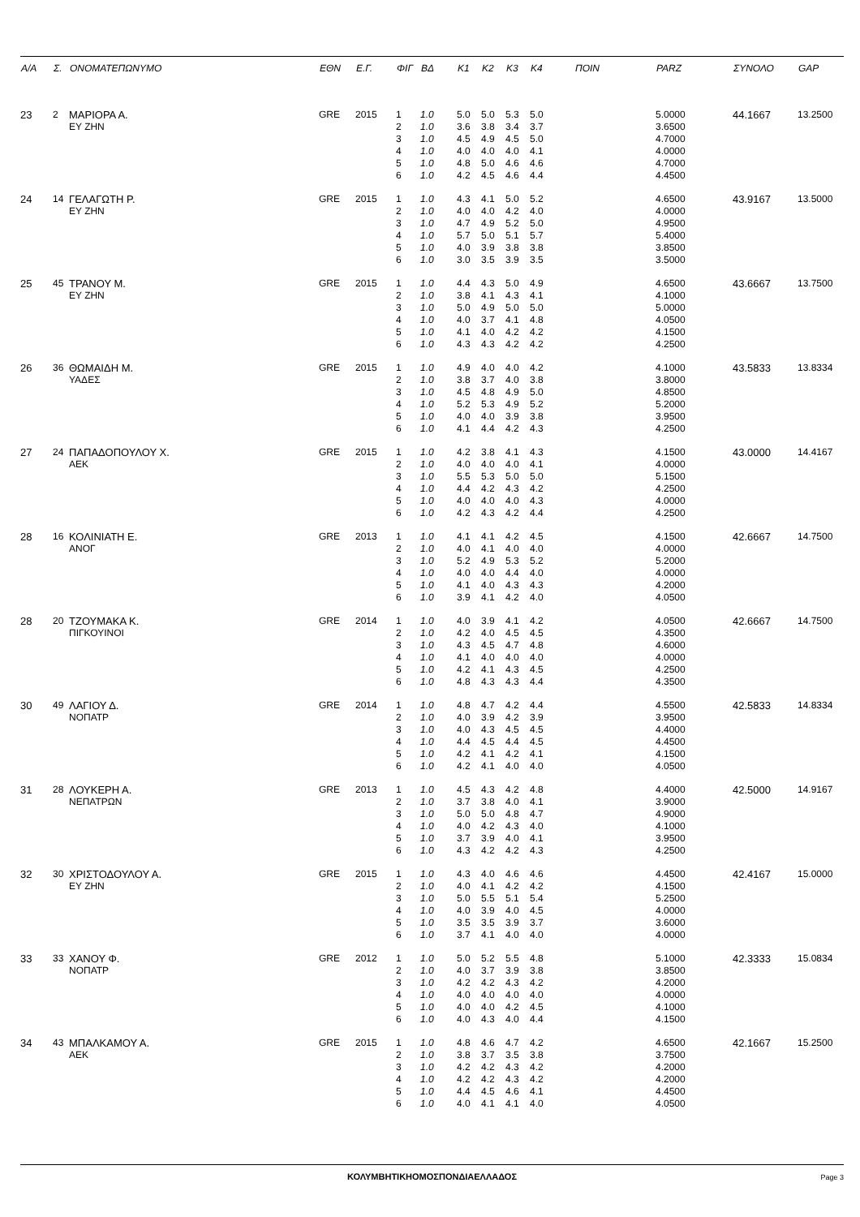| Α/Α | Σ. | ΟΝΟΜΑΤΕΠΩΝΥΜΟ | ΕΘΝ | Ε.Γ. | ΦΙΓ | ΒΔ | Κ1 | Κ2 | Κ3 | Κ4 | ΠΟΙΝ | PARZ | ΣΥΝΟΛΟ | GAP |
| --- | --- | --- | --- | --- | --- | --- | --- | --- | --- | --- | --- | --- | --- | --- |
| 23 | 2 | ΜΑΡΙΟΡΑ Α. | GRE | 2015 | 1 | 1.0 | 5.0 | 5.0 | 5.3 | 5.0 | | 5.0000 | 44.1667 | 13.2500 |
| | | ΕΥ ΖΗΝ | | | 2 | 1.0 | 3.6 | 3.8 | 3.4 | 3.7 | | 3.6500 | | |
| | | | | | 3 | 1.0 | 4.5 | 4.9 | 4.5 | 5.0 | | 4.7000 | | |
| | | | | | 4 | 1.0 | 4.0 | 4.0 | 4.0 | 4.1 | | 4.0000 | | |
| | | | | | 5 | 1.0 | 4.8 | 5.0 | 4.6 | 4.6 | | 4.7000 | | |
| | | | | | 6 | 1.0 | 4.2 | 4.5 | 4.6 | 4.4 | | 4.4500 | | |
| 24 | 14 | ΓΕΛΑΓΩΤΗ Ρ. | GRE | 2015 | 1 | 1.0 | 4.3 | 4.1 | 5.0 | 5.2 | | 4.6500 | 43.9167 | 13.5000 |
| | | ΕΥ ΖΗΝ | | | 2 | 1.0 | 4.0 | 4.0 | 4.2 | 4.0 | | 4.0000 | | |
| | | | | | 3 | 1.0 | 4.7 | 4.9 | 5.2 | 5.0 | | 4.9500 | | |
| | | | | | 4 | 1.0 | 5.7 | 5.0 | 5.1 | 5.7 | | 5.4000 | | |
| | | | | | 5 | 1.0 | 4.0 | 3.9 | 3.8 | 3.8 | | 3.8500 | | |
| | | | | | 6 | 1.0 | 3.0 | 3.5 | 3.9 | 3.5 | | 3.5000 | | |
| 25 | 45 | ΤΡΑΝΟΥ Μ. | GRE | 2015 | 1 | 1.0 | 4.4 | 4.3 | 5.0 | 4.9 | | 4.6500 | 43.6667 | 13.7500 |
| | | ΕΥ ΖΗΝ | | | 2 | 1.0 | 3.8 | 4.1 | 4.3 | 4.1 | | 4.1000 | | |
| | | | | | 3 | 1.0 | 5.0 | 4.9 | 5.0 | 5.0 | | 5.0000 | | |
| | | | | | 4 | 1.0 | 4.0 | 3.7 | 4.1 | 4.8 | | 4.0500 | | |
| | | | | | 5 | 1.0 | 4.1 | 4.0 | 4.2 | 4.2 | | 4.1500 | | |
| | | | | | 6 | 1.0 | 4.3 | 4.3 | 4.2 | 4.2 | | 4.2500 | | |
| 26 | 36 | ΘΩΜΑΙΔΗ Μ. | GRE | 2015 | 1 | 1.0 | 4.9 | 4.0 | 4.0 | 4.2 | | 4.1000 | 43.5833 | 13.8334 |
| | | ΥΑΔΕΣ | | | 2 | 1.0 | 3.8 | 3.7 | 4.0 | 3.8 | | 3.8000 | | |
| | | | | | 3 | 1.0 | 4.5 | 4.8 | 4.9 | 5.0 | | 4.8500 | | |
| | | | | | 4 | 1.0 | 5.2 | 5.3 | 4.9 | 5.2 | | 5.2000 | | |
| | | | | | 5 | 1.0 | 4.0 | 4.0 | 3.9 | 3.8 | | 3.9500 | | |
| | | | | | 6 | 1.0 | 4.1 | 4.4 | 4.2 | 4.3 | | 4.2500 | | |
| 27 | 24 | ΠΑΠΑΔΟΠΟΥΛΟΥ Χ. | GRE | 2015 | 1 | 1.0 | 4.2 | 3.8 | 4.1 | 4.3 | | 4.1500 | 43.0000 | 14.4167 |
| | | ΑΕΚ | | | 2 | 1.0 | 4.0 | 4.0 | 4.0 | 4.1 | | 4.0000 | | |
| | | | | | 3 | 1.0 | 5.5 | 5.3 | 5.0 | 5.0 | | 5.1500 | | |
| | | | | | 4 | 1.0 | 4.4 | 4.2 | 4.3 | 4.2 | | 4.2500 | | |
| | | | | | 5 | 1.0 | 4.0 | 4.0 | 4.0 | 4.3 | | 4.0000 | | |
| | | | | | 6 | 1.0 | 4.2 | 4.3 | 4.2 | 4.4 | | 4.2500 | | |
| 28 | 16 | ΚΟΛΙΝΙΑΤΗ Ε. | GRE | 2013 | 1 | 1.0 | 4.1 | 4.1 | 4.2 | 4.5 | | 4.1500 | 42.6667 | 14.7500 |
| | | ΑΝΟΓ | | | 2 | 1.0 | 4.0 | 4.1 | 4.0 | 4.0 | | 4.0000 | | |
| | | | | | 3 | 1.0 | 5.2 | 4.9 | 5.3 | 5.2 | | 5.2000 | | |
| | | | | | 4 | 1.0 | 4.0 | 4.0 | 4.4 | 4.0 | | 4.0000 | | |
| | | | | | 5 | 1.0 | 4.1 | 4.0 | 4.3 | 4.3 | | 4.2000 | | |
| | | | | | 6 | 1.0 | 3.9 | 4.1 | 4.2 | 4.0 | | 4.0500 | | |
| 28 | 20 | ΤΖΟΥΜΑΚΑ Κ. | GRE | 2014 | 1 | 1.0 | 4.0 | 3.9 | 4.1 | 4.2 | | 4.0500 | 42.6667 | 14.7500 |
| | | ΠΙΓΚΟΥΙΝΟΙ | | | 2 | 1.0 | 4.2 | 4.0 | 4.5 | 4.5 | | 4.3500 | | |
| | | | | | 3 | 1.0 | 4.3 | 4.5 | 4.7 | 4.8 | | 4.6000 | | |
| | | | | | 4 | 1.0 | 4.1 | 4.0 | 4.0 | 4.0 | | 4.0000 | | |
| | | | | | 5 | 1.0 | 4.2 | 4.1 | 4.3 | 4.5 | | 4.2500 | | |
| | | | | | 6 | 1.0 | 4.8 | 4.3 | 4.3 | 4.4 | | 4.3500 | | |
| 30 | 49 | ΛΑΓΙΟΥ Δ. | GRE | 2014 | 1 | 1.0 | 4.8 | 4.7 | 4.2 | 4.4 | | 4.5500 | 42.5833 | 14.8334 |
| | | ΝΟΠΑΤΡ | | | 2 | 1.0 | 4.0 | 3.9 | 4.2 | 3.9 | | 3.9500 | | |
| | | | | | 3 | 1.0 | 4.0 | 4.3 | 4.5 | 4.5 | | 4.4000 | | |
| | | | | | 4 | 1.0 | 4.4 | 4.5 | 4.4 | 4.5 | | 4.4500 | | |
| | | | | | 5 | 1.0 | 4.2 | 4.1 | 4.2 | 4.1 | | 4.1500 | | |
| | | | | | 6 | 1.0 | 4.2 | 4.1 | 4.0 | 4.0 | | 4.0500 | | |
| 31 | 28 | ΛΟΥΚΕΡΗ Α. | GRE | 2013 | 1 | 1.0 | 4.5 | 4.3 | 4.2 | 4.8 | | 4.4000 | 42.5000 | 14.9167 |
| | | ΝΕΠΑΤΡΩΝ | | | 2 | 1.0 | 3.7 | 3.8 | 4.0 | 4.1 | | 3.9000 | | |
| | | | | | 3 | 1.0 | 5.0 | 5.0 | 4.8 | 4.7 | | 4.9000 | | |
| | | | | | 4 | 1.0 | 4.0 | 4.2 | 4.3 | 4.0 | | 4.1000 | | |
| | | | | | 5 | 1.0 | 3.7 | 3.9 | 4.0 | 4.1 | | 3.9500 | | |
| | | | | | 6 | 1.0 | 4.3 | 4.2 | 4.2 | 4.3 | | 4.2500 | | |
| 32 | 30 | ΧΡΙΣΤΟΔΟΥΛΟΥ Α. | GRE | 2015 | 1 | 1.0 | 4.3 | 4.0 | 4.6 | 4.6 | | 4.4500 | 42.4167 | 15.0000 |
| | | ΕΥ ΖΗΝ | | | 2 | 1.0 | 4.0 | 4.1 | 4.2 | 4.2 | | 4.1500 | | |
| | | | | | 3 | 1.0 | 5.0 | 5.5 | 5.1 | 5.4 | | 5.2500 | | |
| | | | | | 4 | 1.0 | 4.0 | 3.9 | 4.0 | 4.5 | | 4.0000 | | |
| | | | | | 5 | 1.0 | 3.5 | 3.5 | 3.9 | 3.7 | | 3.6000 | | |
| | | | | | 6 | 1.0 | 3.7 | 4.1 | 4.0 | 4.0 | | 4.0000 | | |
| 33 | 33 | ΧΑΝΟΥ Φ. | GRE | 2012 | 1 | 1.0 | 5.0 | 5.2 | 5.5 | 4.8 | | 5.1000 | 42.3333 | 15.0834 |
| | | ΝΟΠΑΤΡ | | | 2 | 1.0 | 4.0 | 3.7 | 3.9 | 3.8 | | 3.8500 | | |
| | | | | | 3 | 1.0 | 4.2 | 4.2 | 4.3 | 4.2 | | 4.2000 | | |
| | | | | | 4 | 1.0 | 4.0 | 4.0 | 4.0 | 4.0 | | 4.0000 | | |
| | | | | | 5 | 1.0 | 4.0 | 4.0 | 4.2 | 4.5 | | 4.1000 | | |
| | | | | | 6 | 1.0 | 4.0 | 4.3 | 4.0 | 4.4 | | 4.1500 | | |
| 34 | 43 | ΜΠΑΛΚΑΜΟΥ Α. | GRE | 2015 | 1 | 1.0 | 4.8 | 4.6 | 4.7 | 4.2 | | 4.6500 | 42.1667 | 15.2500 |
| | | ΑΕΚ | | | 2 | 1.0 | 3.8 | 3.7 | 3.5 | 3.8 | | 3.7500 | | |
| | | | | | 3 | 1.0 | 4.2 | 4.2 | 4.3 | 4.2 | | 4.2000 | | |
| | | | | | 4 | 1.0 | 4.2 | 4.2 | 4.3 | 4.2 | | 4.2000 | | |
| | | | | | 5 | 1.0 | 4.4 | 4.5 | 4.6 | 4.1 | | 4.4500 | | |
| | | | | | 6 | 1.0 | 4.0 | 4.1 | 4.1 | 4.0 | | 4.0500 | | |
ΚΟΛΥΜΒΗΤΙΚΗΟΜΟΣΠΟΝΔΙΑΕΛΛΑΔΟΣ
Page 3